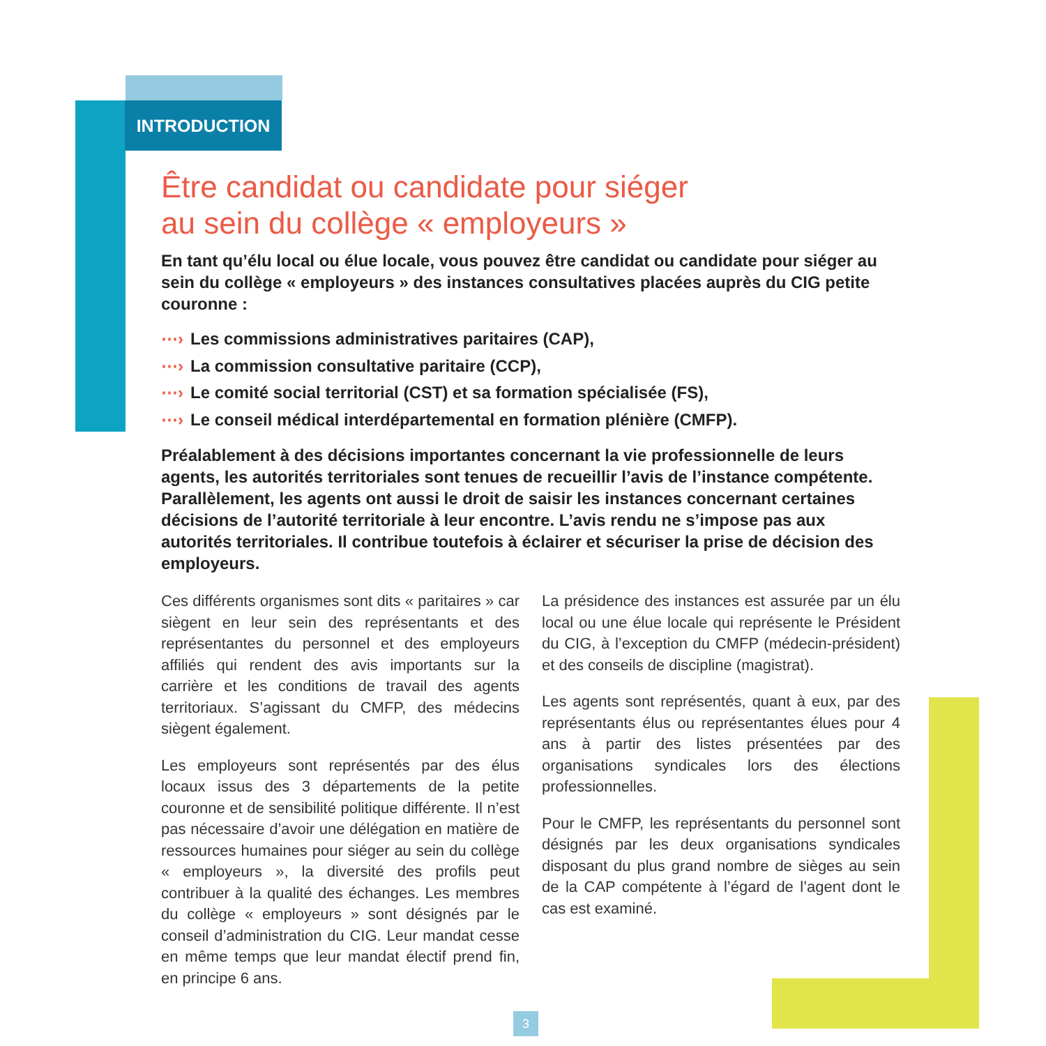INTRODUCTION
Être candidat ou candidate pour siéger
au sein du collège « employeurs »
En tant qu’élu local ou élue locale, vous pouvez être candidat ou candidate pour siéger au sein du collège « employeurs » des instances consultatives placées auprès du CIG petite couronne :
⋯› Les commissions administratives paritaires (CAP),
⋯› La commission consultative paritaire (CCP),
⋯› Le comité social territorial (CST) et sa formation spécialisée (FS),
⋯› Le conseil médical interdépartemental en formation plénière (CMFP).
Préalablement à des décisions importantes concernant la vie professionnelle de leurs agents, les autorités territoriales sont tenues de recueillir l’avis de l’instance compétente. Parallèlement, les agents ont aussi le droit de saisir les instances concernant certaines décisions de l’autorité territoriale à leur encontre. L’avis rendu ne s’impose pas aux autorités territoriales. Il contribue toutefois à éclairer et sécuriser la prise de décision des employeurs.
Ces différents organismes sont dits « paritaires » car siègent en leur sein des représentants et des représentantes du personnel et des employeurs affiliés qui rendent des avis importants sur la carrière et les conditions de travail des agents territoriaux. S’agissant du CMFP, des médecins siègent également.
Les employeurs sont représentés par des élus locaux issus des 3 départements de la petite couronne et de sensibilité politique différente. Il n’est pas nécessaire d’avoir une délégation en matière de ressources humaines pour siéger au sein du collège « employeurs », la diversité des profils peut contribuer à la qualité des échanges. Les membres du collège « employeurs » sont désignés par le conseil d’administration du CIG. Leur mandat cesse en même temps que leur mandat électif prend fin, en principe 6 ans.
La présidence des instances est assurée par un élu local ou une élue locale qui représente le Président du CIG, à l’exception du CMFP (médecin-président) et des conseils de discipline (magistrat).
Les agents sont représentés, quant à eux, par des représentants élus ou représentantes élues pour 4 ans à partir des listes présentées par des organisations syndicales lors des élections professionnelles.
Pour le CMFP, les représentants du personnel sont désignés par les deux organisations syndicales disposant du plus grand nombre de sièges au sein de la CAP compétente à l’égard de l’agent dont le cas est examiné.
3